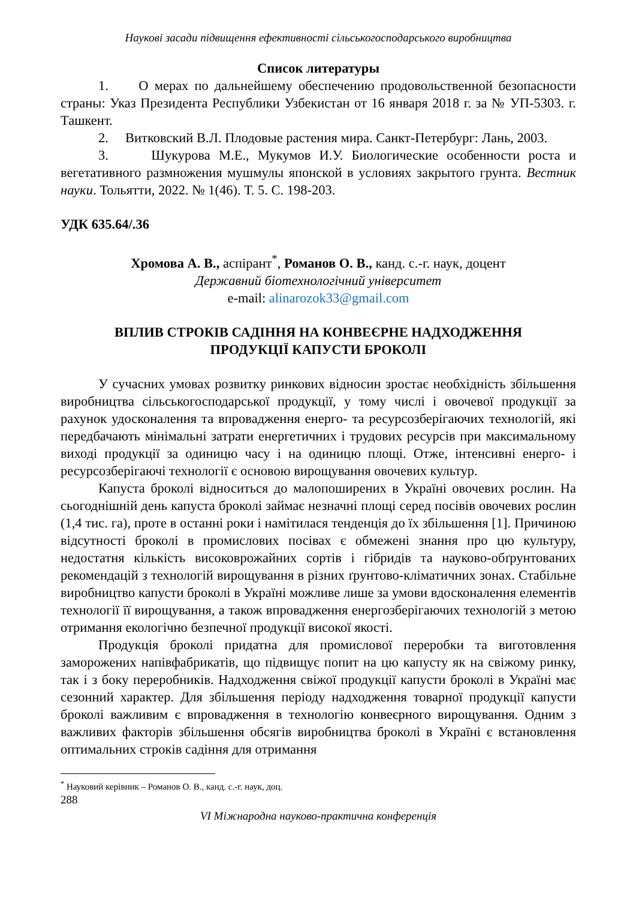Наукові засади підвищення ефективності сільськогосподарського виробництва
Список литературы
1. О мерах по дальнейшему обеспечению продовольственной безопасности страны: Указ Президента Республики Узбекистан от 16 января 2018 г. за № УП-5303. г. Ташкент.
2. Витковский В.Л. Плодовые растения мира. Санкт-Петербург: Лань, 2003.
3. Шукурова М.Е., Мукумов И.У. Биологические особенности роста и вегетативного размножения мушмулы японской в условиях закрытого грунта. Вестник науки. Тольятти, 2022. № 1(46). Т. 5. С. 198-203.
УДК 635.64/.36
Хромова А. В., аспірант<sup>*</sup>, Романов О. В., канд. с.-г. наук, доцент
Державний біотехнологічний університет
e-mail: alinarozok33@gmail.com
ВПЛИВ СТРОКІВ САДІННЯ НА КОНВЕЄРНЕ НАДХОДЖЕННЯ
ПРОДУКЦІЇ КАПУСТИ БРОКОЛІ
У сучасних умовах розвитку ринкових відносин зростає необхідність збільшення виробництва сільськогосподарської продукції, у тому числі і овочевої продукції за рахунок удосконалення та впровадження енерго- та ресурсозберігаючих технологій, які передбачають мінімальні затрати енергетичних і трудових ресурсів при максимальному виході продукції за одиницю часу і на одиницю площі. Отже, інтенсивні енерго- і ресурсозберігаючі технології є основою вирощування овочевих культур.
Капуста броколі відноситься до малопоширених в Україні овочевих рослин. На сьогоднішній день капуста броколі займає незначні площі серед посівів овочевих рослин (1,4 тис. га), проте в останні роки і намітилася тенденція до їх збільшення [1]. Причиною відсутності броколі в промислових посівах є обмежені знання про цю культуру, недостатня кількість високоврожайних сортів і гібридів та науково-обґрунтованих рекомендацій з технологій вирощування в різних ґрунтово-кліматичних зонах. Стабільне виробництво капусти броколі в Україні можливе лише за умови вдосконалення елементів технології її вирощування, а також впровадження енергозберігаючих технологій з метою отримання екологічно безпечної продукції високої якості.
Продукція броколі придатна для промислової переробки та виготовлення заморожених напівфабрикатів, що підвищує попит на цю капусту як на свіжому ринку, так і з боку переробників. Надходження свіжої продукції капусти броколі в Україні має сезонний характер. Для збільшення періоду надходження товарної продукції капусти броколі важливим є впровадження в технологію конвеєрного вирощування. Одним з важливих факторів збільшення обсягів виробництва броколі в Україні є встановлення оптимальних строків садіння для отримання
<sup>*</sup> Науковий керівник – Романов О. В., канд. с.-г. наук, доц.
288
VI Міжнародна науково-практична конференція